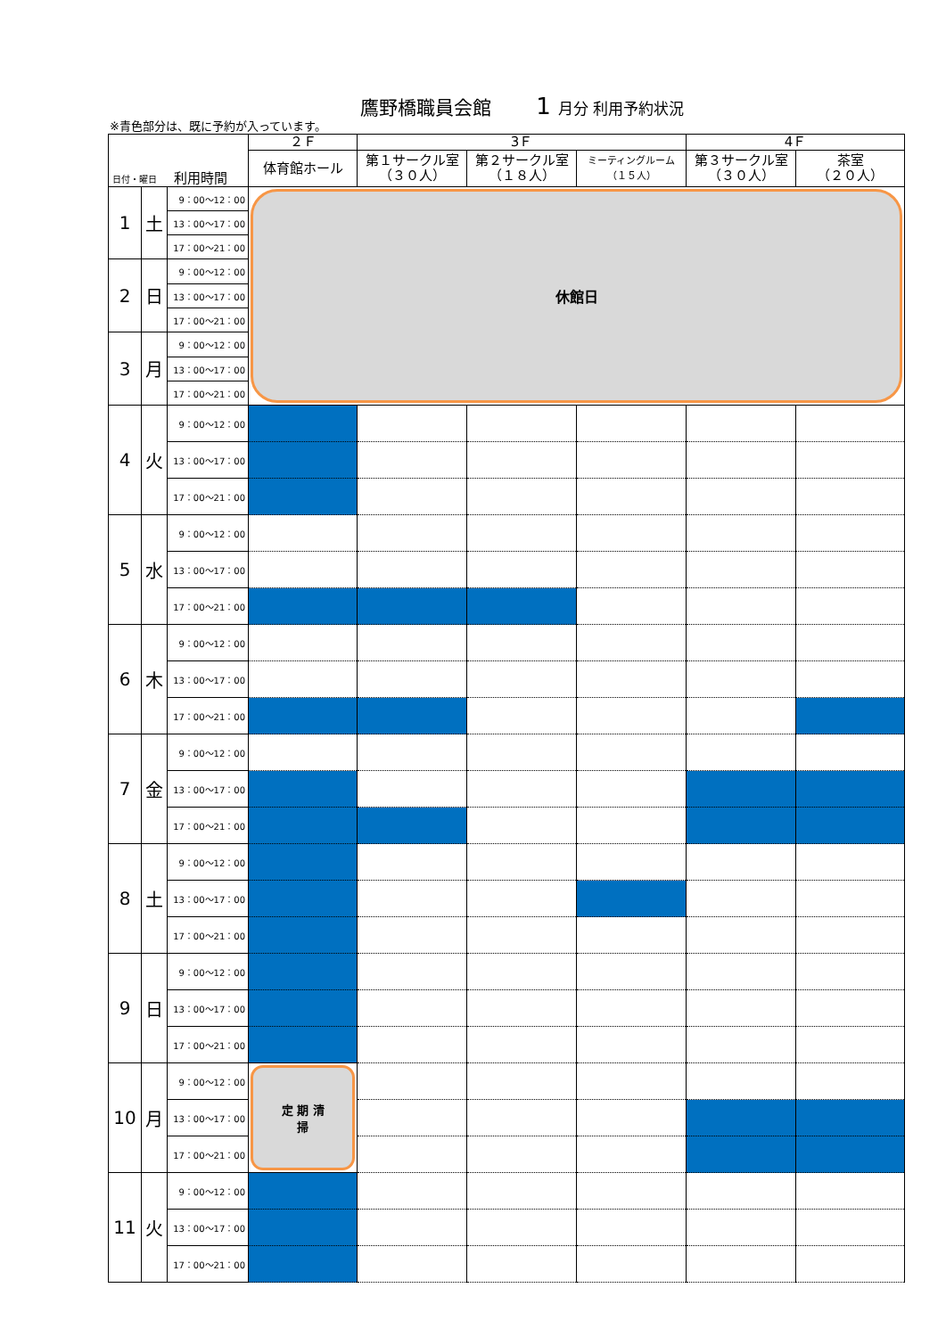鷹野橋職員会館 1 月分 利用予約状況
※青色部分は、既に予約が入っています。
| 日付・曜日 利用時間 | | | ２Ｆ | 3Ｆ | | | 4Ｆ | |
| --- | --- | --- | --- | --- | --- | --- | --- | --- |
| | | | 体育館ホール | 第１サークル室 （３０人） | 第２サークル室 （１８人） | ミーティングルーム （１５人） | 第３サークル室 （３０人） | 茶室 （２０人） |
| 1 | 土 | 9：00～12：00 | 休館日 | | | | | |
| | | 13：00～17：00 | | | | | | |
| | | 17：00～21：00 | | | | | | |
| 2 | 日 | 9：00～12：00 | | | | | | |
| | | 13：00～17：00 | | | | | | |
| | | 17：00～21：00 | | | | | | |
| 3 | 月 | 9：00～12：00 | | | | | | |
| | | 13：00～17：00 | | | | | | |
| | | 17：00～21：00 | | | | | | |
| 4 | 火 | 9：00～12：00 | | | | | | |
| | | 13：00～17：00 | | | | | | |
| | | 17：00～21：00 | | | | | | |
| 5 | 水 | 9：00～12：00 | | | | | | |
| | | 13：00～17：00 | | | | | | |
| | | 17：00～21：00 | | | | | | |
| 6 | 木 | 9：00～12：00 | | | | | | |
| | | 13：00～17：00 | | | | | | |
| | | 17：00～21：00 | | | | | | |
| 7 | 金 | 9：00～12：00 | | | | | | |
| | | 13：00～17：00 | | | | | | |
| | | 17：00～21：00 | | | | | | |
| 8 | 土 | 9：00～12：00 | | | | | | |
| | | 13：00～17：00 | | | | | | |
| | | 17：00～21：00 | | | | | | |
| 9 | 日 | 9：00～12：00 | | | | | | |
| | | 13：00～17：00 | | | | | | |
| | | 17：00～21：00 | | | | | | |
| 10 | 月 | 9：00～12：00 | 定 期 清 掃 | | | | | |
| | | 13：00～17：00 | | | | | | |
| | | 17：00～21：00 | | | | | | |
| 11 | 火 | 9：00～12：00 | | | | | | |
| | | 13：00～17：00 | | | | | | |
| | | 17：00～21：00 | | | | | | |